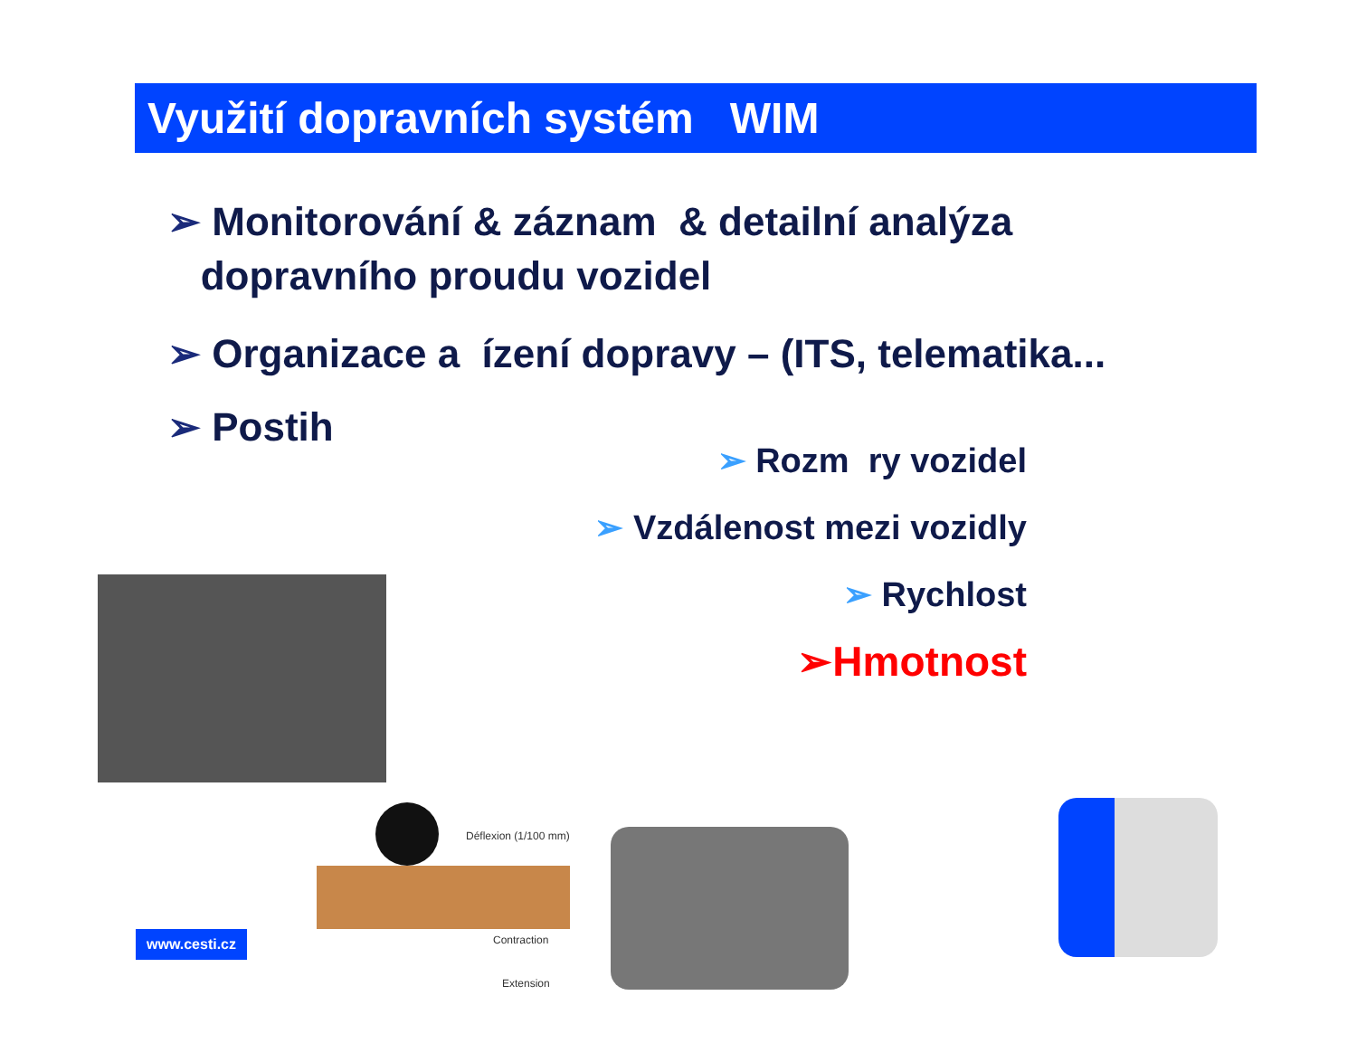Využití dopravních systém WIM
➢ Monitorování & záznam & detailní analýza
dopravního proudu vozidel
➢ Organizace a ízení dopravy – (ITS, telematika...
➢ Postih
➢ Rozm ry vozidel
➢ Vzdálenost mezi vozidly
➢ Rychlost
➢Hmotnost
Déflexion (1/100 mm)
Contraction
Extension
www.cesti.cz